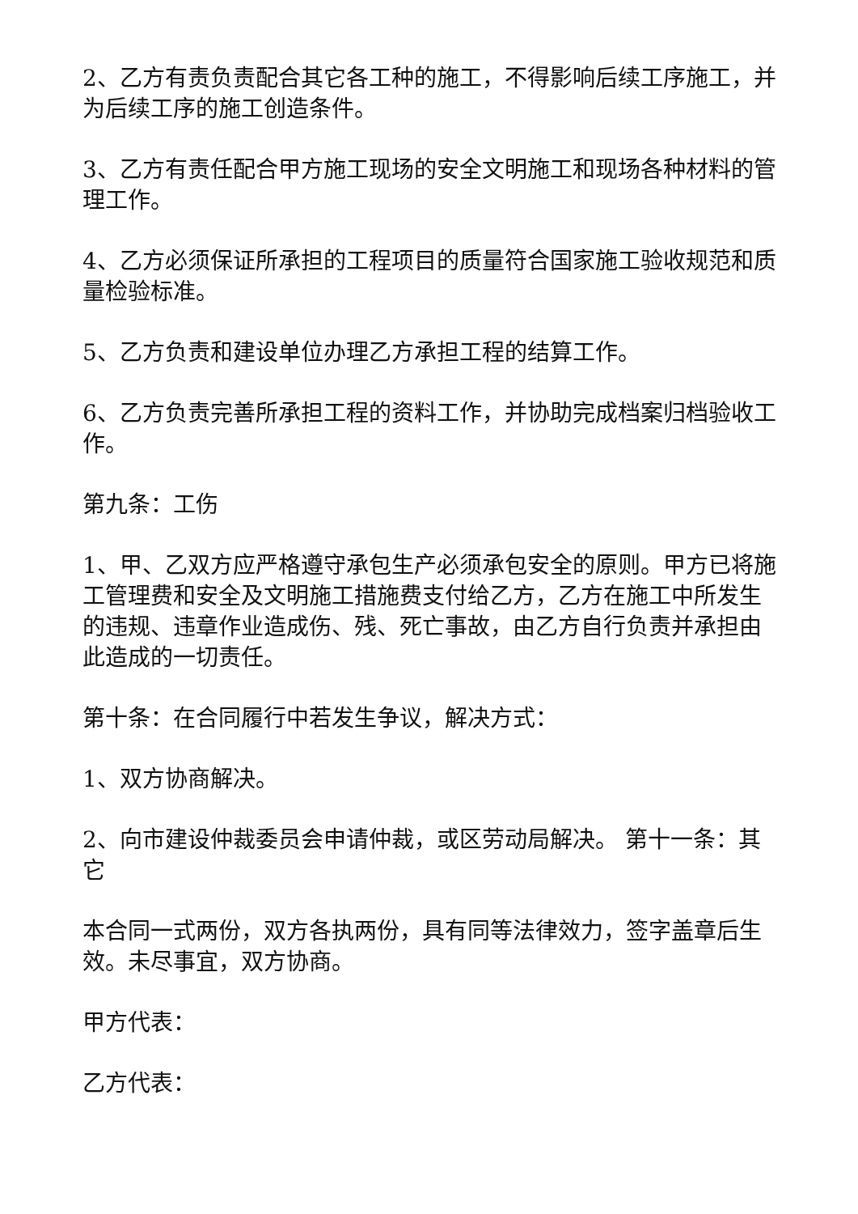2、乙方有责负责配合其它各工种的施工，不得影响后续工序施工，并为后续工序的施工创造条件。
3、乙方有责任配合甲方施工现场的安全文明施工和现场各种材料的管理工作。
4、乙方必须保证所承担的工程项目的质量符合国家施工验收规范和质量检验标准。
5、乙方负责和建设单位办理乙方承担工程的结算工作。
6、乙方负责完善所承担工程的资料工作，并协助完成档案归档验收工作。
第九条：工伤
1、甲、乙双方应严格遵守承包生产必须承包安全的原则。甲方已将施工管理费和安全及文明施工措施费支付给乙方，乙方在施工中所发生的违规、违章作业造成伤、残、死亡事故，由乙方自行负责并承担由此造成的一切责任。
第十条：在合同履行中若发生争议，解决方式：
1、双方协商解决。
2、向市建设仲裁委员会申请仲裁，或区劳动局解决。 第十一条：其它
本合同一式两份，双方各执两份，具有同等法律效力，签字盖章后生效。未尽事宜，双方协商。
甲方代表：
乙方代表：